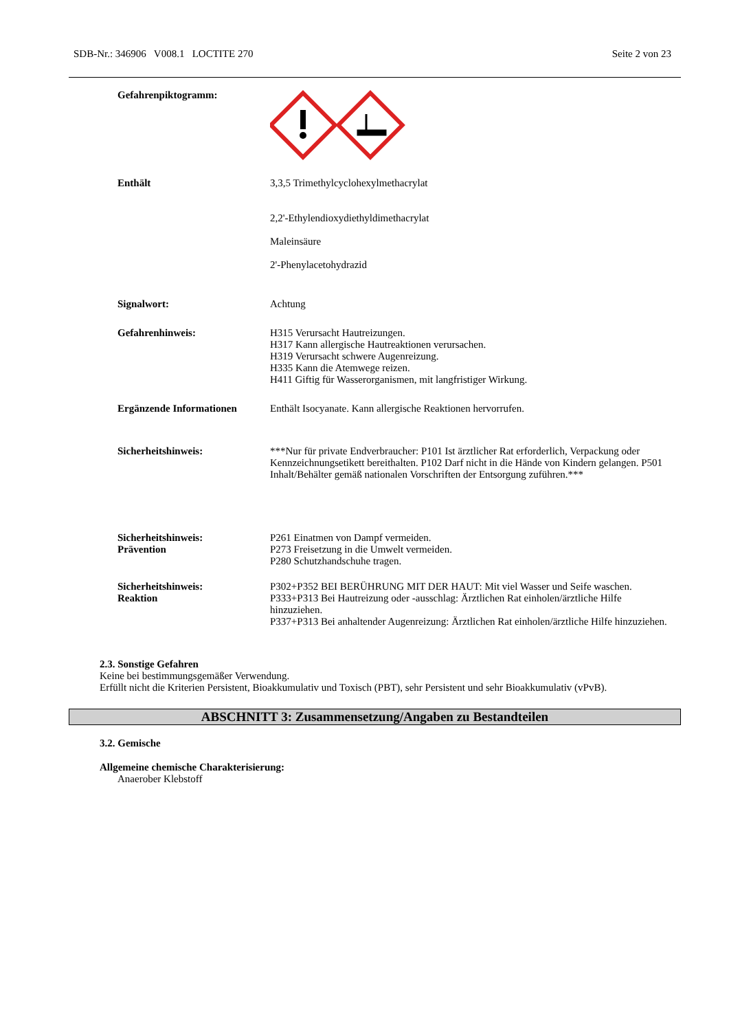SDB-Nr.: 346906 V008.1 LOCTITE 270 Seite 2 von 23
Gefahrenpiktogramm:
Enthält 3,3,5 Trimethylcyclohexylmethacrylat
2,2'-Ethylendioxydiethyldimethacrylat
Maleinsäure
2'-Phenylacetohydrazid
Signalwort: Achtung
Gefahrenhinweis: H315 Verursacht Hautreizungen.
H317 Kann allergische Hautreaktionen verursachen.
H319 Verursacht schwere Augenreizung.
H335 Kann die Atemwege reizen.
H411 Giftig für Wasserorganismen, mit langfristiger Wirkung.
Ergänzende Informationen Enthält Isocyanate. Kann allergische Reaktionen hervorrufen.
Sicherheitshinweis: ***Nur für private Endverbraucher: P101 Ist ärztlicher Rat erforderlich, Verpackung oder Kennzeichnungsetikett bereithalten. P102 Darf nicht in die Hände von Kindern gelangen. P501 Inhalt/Behälter gemäß nationalen Vorschriften der Entsorgung zuführen.***
Sicherheitshinweis:
Prävention
P261 Einatmen von Dampf vermeiden.
P273 Freisetzung in die Umwelt vermeiden.
P280 Schutzhandschuhe tragen.
Sicherheitshinweis:
Reaktion
P302+P352 BEI BERÜHRUNG MIT DER HAUT: Mit viel Wasser und Seife waschen.
P333+P313 Bei Hautreizung oder -ausschlag: Ärztlichen Rat einholen/ärztliche Hilfe hinzuziehen.
P337+P313 Bei anhaltender Augenreizung: Ärztlichen Rat einholen/ärztliche Hilfe hinzuziehen.
2.3. Sonstige Gefahren
Keine bei bestimmungsgemäßer Verwendung.
Erfüllt nicht die Kriterien Persistent, Bioakkumulativ und Toxisch (PBT), sehr Persistent und sehr Bioakkumulativ (vPvB).
ABSCHNITT 3: Zusammensetzung/Angaben zu Bestandteilen
3.2. Gemische
Allgemeine chemische Charakterisierung:
Anaerober Klebstoff